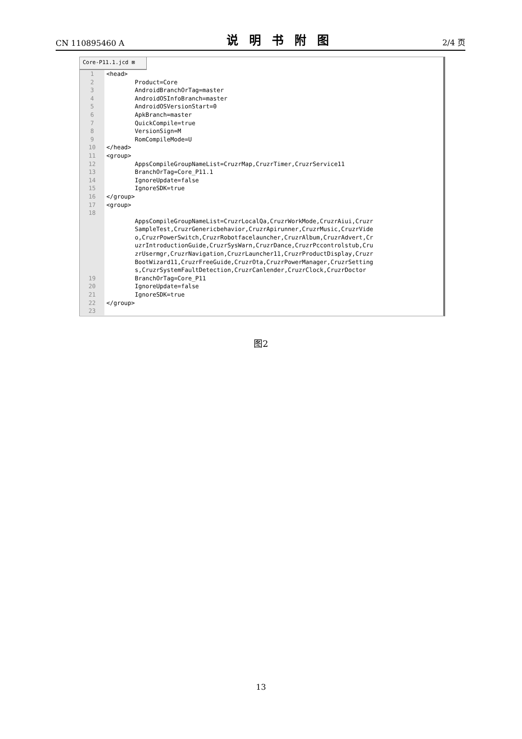CN 110895460 A 说明书附图 2/4 页
Core-P11.1.jcd ⊠
1
2
3
4
5
6
7
8
9
10
11
12
13
14
15
16
17
18
19
20
21
22
23
<head>
Product=Core
AndroidBranchOrTag=master
AndroidOSInfoBranch=master
AndroidOSVersionStart=0
ApkBranch=master
QuickCompile=true
VersionSign=M
RomCompileMode=U
</head>
<group>
AppsCompileGroupNameList=CruzrMap,CruzrTimer,CruzrService11
BranchOrTag=Core_P11.1
IgnoreUpdate=false
IgnoreSDK=true
</group>
<group>
AppsCompileGroupNameList=CruzrLocalQa,CruzrWorkMode,CruzrAiui,Cruzr
SampleTest,CruzrGenericbehavior,CruzrApirunner,CruzrMusic,CruzrVide
o,CruzrPowerSwitch,CruzrRobotfacelauncher,CruzrAlbum,CruzrAdvert,Cr
uzrIntroductionGuide,CruzrSysWarn,CruzrDance,CruzrPccontrolstub,Cru
zrUsermgr,CruzrNavigation,CruzrLauncher11,CruzrProductDisplay,Cruzr
BootWizard11,CruzrFreeGuide,CruzrOta,CruzrPowerManager,CruzrSetting
s,CruzrSystemFaultDetection,CruzrCanlender,CruzrClock,CruzrDoctor
BranchOrTag=Core_P11
IgnoreUpdate=false
IgnoreSDK=true
</group>
图2
13